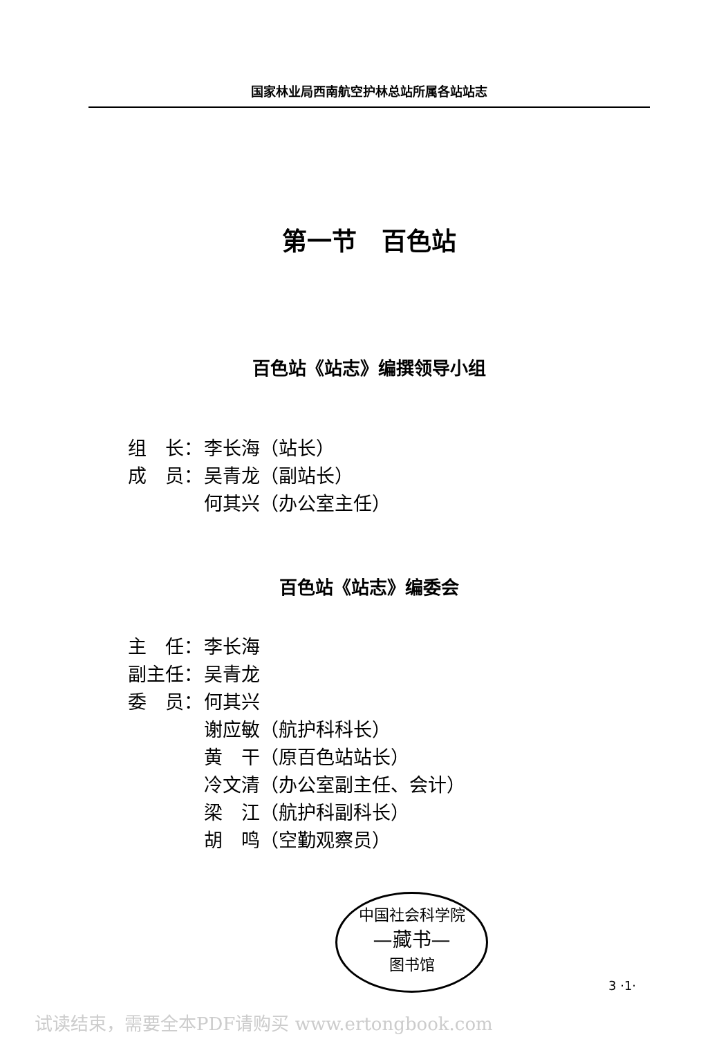国家林业局西南航空护林总站所属各站站志
第一节　百色站
百色站《站志》编撰领导小组
组　长： 李长海（站长）
成　员： 吴青龙（副站长）
何其兴（办公室主任）
百色站《站志》编委会
主　任： 李长海
副主任： 吴青龙
委　员： 何其兴
谢应敏（航护科科长）
黄　干（原百色站站长）
冷文清（办公室副主任、会计）
梁　江（航护科副科长）
胡　鸣（空勤观察员）
中国社会科学院
—藏书—
图书馆
3 ·1·
试读结束，需要全本PDF请购买 www.ertongbook.com